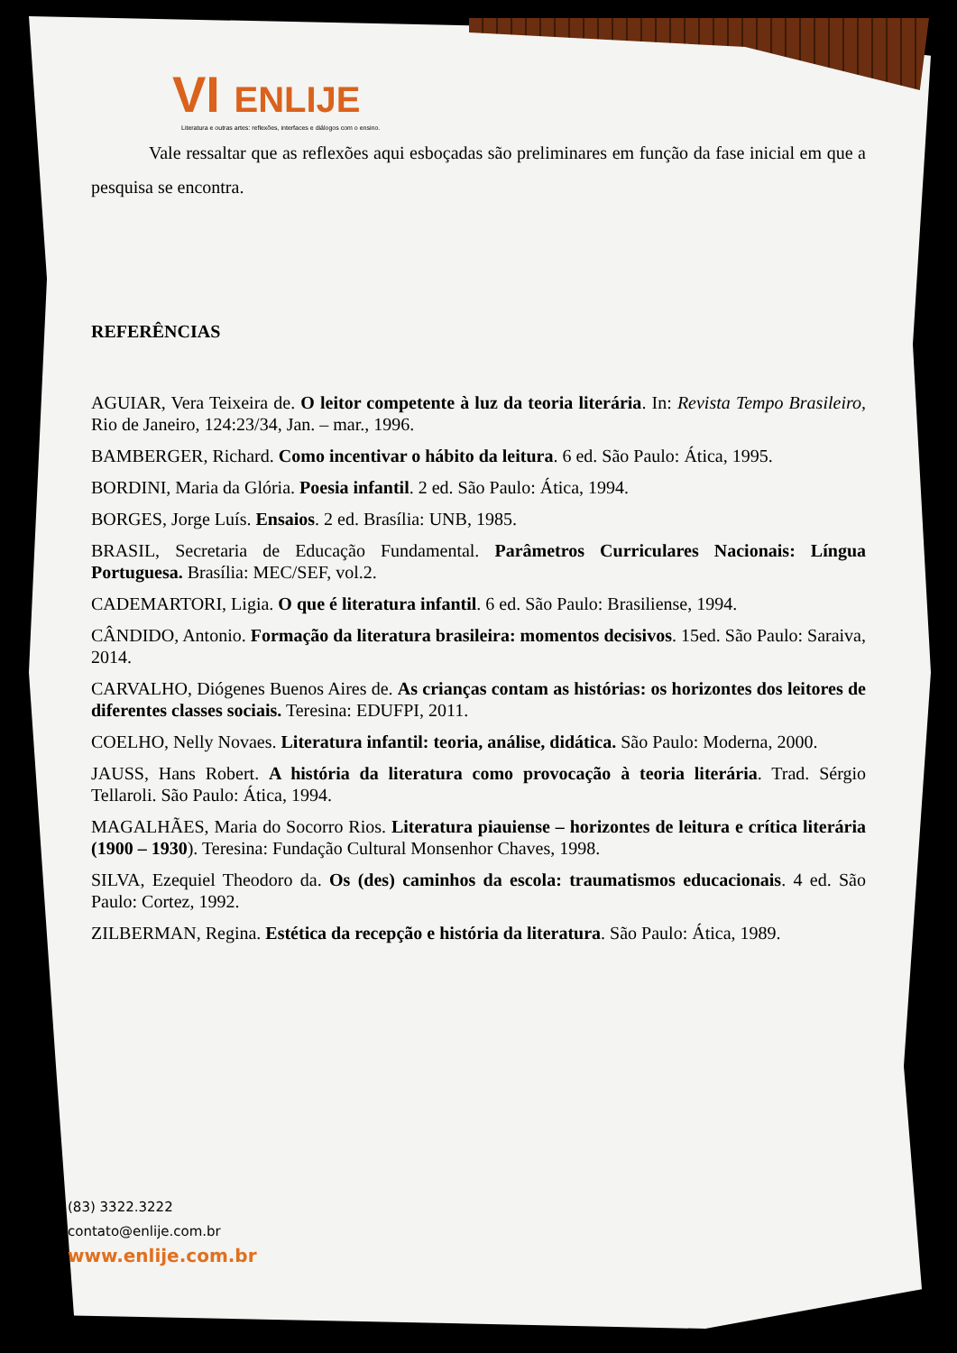VI ENLIJE
Literatura e outras artes: reflexões, interfaces e diálogos com o ensino.
Vale ressaltar que as reflexões aqui esboçadas são preliminares em função da fase inicial em que a pesquisa se encontra.
REFERÊNCIAS
AGUIAR, Vera Teixeira de. O leitor competente à luz da teoria literária. In: Revista Tempo Brasileiro, Rio de Janeiro, 124:23/34, Jan. – mar., 1996.
BAMBERGER, Richard. Como incentivar o hábito da leitura. 6 ed. São Paulo: Ática, 1995.
BORDINI, Maria da Glória. Poesia infantil. 2 ed. São Paulo: Ática, 1994.
BORGES, Jorge Luís. Ensaios. 2 ed. Brasília: UNB, 1985.
BRASIL, Secretaria de Educação Fundamental. Parâmetros Curriculares Nacionais: Língua Portuguesa. Brasília: MEC/SEF, vol.2.
CADEMARTORI, Ligia. O que é literatura infantil. 6 ed. São Paulo: Brasiliense, 1994.
CÂNDIDO, Antonio. Formação da literatura brasileira: momentos decisivos. 15ed. São Paulo: Saraiva, 2014.
CARVALHO, Diógenes Buenos Aires de. As crianças contam as histórias: os horizontes dos leitores de diferentes classes sociais. Teresina: EDUFPI, 2011.
COELHO, Nelly Novaes. Literatura infantil: teoria, análise, didática. São Paulo: Moderna, 2000.
JAUSS, Hans Robert. A história da literatura como provocação à teoria literária. Trad. Sérgio Tellaroli. São Paulo: Ática, 1994.
MAGALHÃES, Maria do Socorro Rios. Literatura piauiense – horizontes de leitura e crítica literária (1900 – 1930). Teresina: Fundação Cultural Monsenhor Chaves, 1998.
SILVA, Ezequiel Theodoro da. Os (des) caminhos da escola: traumatismos educacionais. 4 ed. São Paulo: Cortez, 1992.
ZILBERMAN, Regina. Estética da recepção e história da literatura. São Paulo: Ática, 1989.
(83) 3322.3222
contato@enlije.com.br
www.enlije.com.br